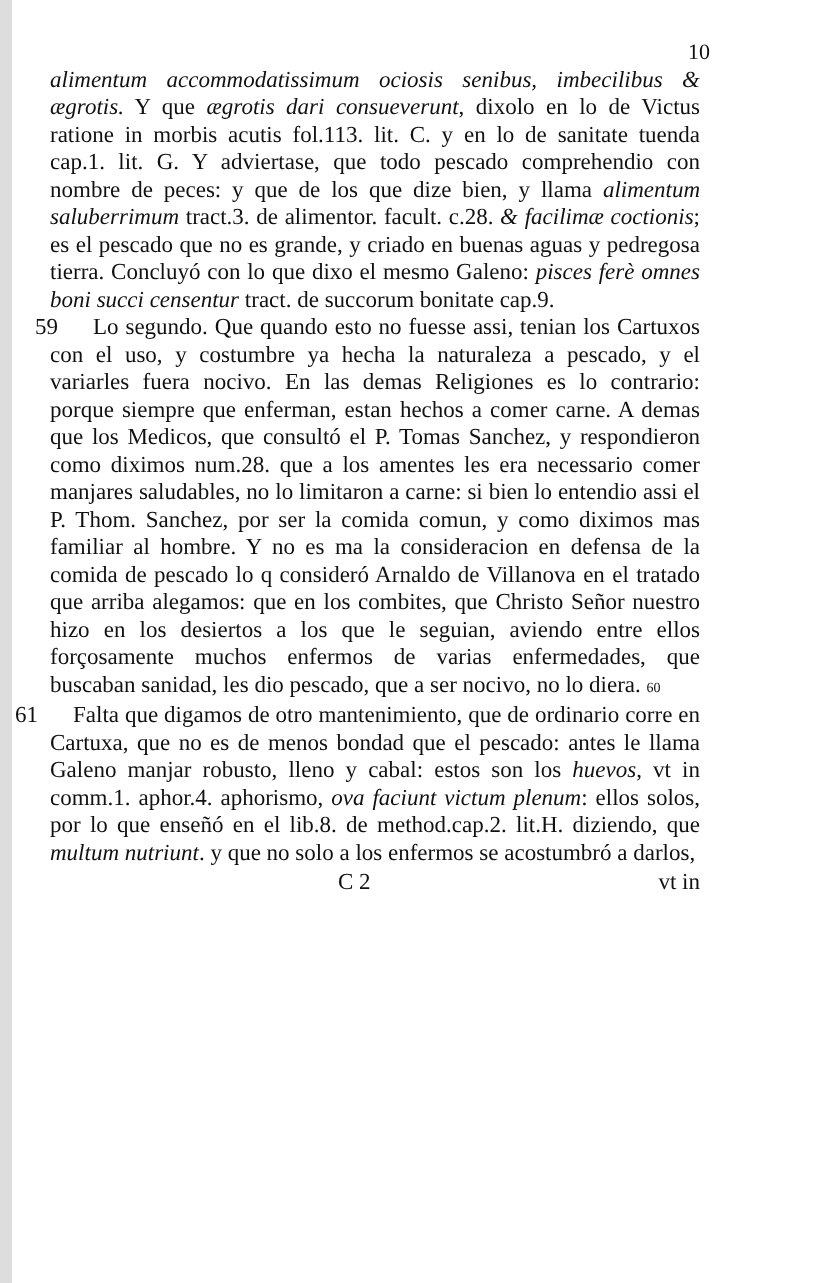10
alimentum accommodatissimum ociosis senibus, imbecilibus & ægrotis. Y que ægrotis dari consueverunt, dixolo en lo de Victus ratione in morbis acutis fol.113. lit. C. y en lo de sanitate tuenda cap.1. lit. G. Y adviertase, que todo pescado comprehendio con nombre de peces: y que de los que dize bien, y llama alimentum saluberrimum tract.3. de alimentor. facult. c.28. & facilimæ coctionis; es el pescado que no es grande, y criado en buenas aguas y pedregosa tierra. Concluyó con lo que dixo el mesmo Galeno: pisces ferè omnes boni succi censentur tract. de succorum bonitate cap.9.
59 Lo segundo. Que quando esto no fuesse assi, tenian los Cartuxos con el uso, y costumbre ya hecha la naturaleza a pescado, y el variarles fuera nocivo. En las demas Religiones es lo contrario: porque siempre que enferman, estan hechos a comer carne. A demas que los Medicos, que consultó el P. Tomas Sanchez, y respondieron como diximos num.28. que a los amentes les era necessario comer manjares saludables, no lo limitaron a carne: si bien lo entendio assi el P. Thom. Sanchez, por ser la comida co mun, y como diximos mas familiar al hombre. Y no es ma la consideracion en defensa de la comida de pescado lo q consideró Arnaldo de Villanova en el tratado que arriba alegamos: que en los combites, que Christo Señor nuestro hizo en los desiertos a los que le seguian, aviendo entre ellos forçosamente muchos enfermos de varias enfermedades, que buscaban sanidad, les dio pescado, que a ser nocivo, no lo diera. 60
61 Falta que digamos de otro mantenimiento, que de ordinario corre en Cartuxa, que no es de menos bondad que el pescado: antes le llama Galeno manjar robusto, lleno y cabal: estos son los huevos, vt in comm.1. aphor.4. aphorismo, ova faciunt victum plenum: ellos solos, por lo que enseñó en el lib.8. de method.cap.2. lit.H. diziendo, que multum nutriunt. y que no solo a los enfermos se acostumbró a darlos,
C 2 vt in